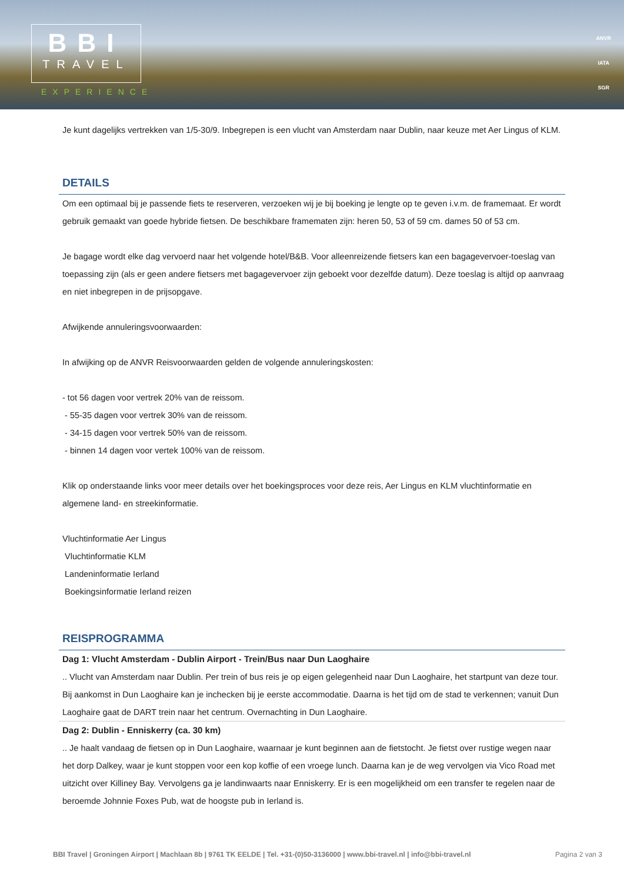BBI
TRAVEL
EXPERIENCE
ANVR
IATA
SGR
Je kunt dagelijks vertrekken van 1/5-30/9. Inbegrepen is een vlucht van Amsterdam naar Dublin, naar keuze met Aer Lingus of KLM.
DETAILS
Om een optimaal bij je passende fiets te reserveren, verzoeken wij je bij boeking je lengte op te geven i.v.m. de framemaat. Er wordt gebruik gemaakt van goede hybride fietsen. De beschikbare framematen zijn: heren 50, 53 of 59 cm. dames 50 of 53 cm.
Je bagage wordt elke dag vervoerd naar het volgende hotel/B&B. Voor alleenreizende fietsers kan een bagagevervoer-toeslag van toepassing zijn (als er geen andere fietsers met bagagevervoer zijn geboekt voor dezelfde datum). Deze toeslag is altijd op aanvraag en niet inbegrepen in de prijsopgave.
Afwijkende annuleringsvoorwaarden:
In afwijking op de ANVR Reisvoorwaarden gelden de volgende annuleringskosten:
- tot 56 dagen voor vertrek 20% van de reissom.
- 55-35 dagen voor vertrek 30% van de reissom.
- 34-15 dagen voor vertrek 50% van de reissom.
- binnen 14 dagen voor vertek 100% van de reissom.
Klik op onderstaande links voor meer details over het boekingsproces voor deze reis, Aer Lingus en KLM vluchtinformatie en algemene land- en streekinformatie.
Vluchtinformatie Aer Lingus
Vluchtinformatie KLM
Landeninformatie Ierland
Boekingsinformatie Ierland reizen
REISPROGRAMMA
Dag 1: Vlucht Amsterdam - Dublin Airport - Trein/Bus naar Dun Laoghaire
.. Vlucht van Amsterdam naar Dublin. Per trein of bus reis je op eigen gelegenheid naar Dun Laoghaire, het startpunt van deze tour. Bij aankomst in Dun Laoghaire kan je inchecken bij je eerste accommodatie. Daarna is het tijd om de stad te verkennen; vanuit Dun Laoghaire gaat de DART trein naar het centrum. Overnachting in Dun Laoghaire.
Dag 2: Dublin - Enniskerry (ca. 30 km)
.. Je haalt vandaag de fietsen op in Dun Laoghaire, waarnaar je kunt beginnen aan de fietstocht. Je fietst over rustige wegen naar het dorp Dalkey, waar je kunt stoppen voor een kop koffie of een vroege lunch. Daarna kan je de weg vervolgen via Vico Road met uitzicht over Killiney Bay. Vervolgens ga je landinwaarts naar Enniskerry. Er is een mogelijkheid om een transfer te regelen naar de beroemde Johnnie Foxes Pub, wat de hoogste pub in Ierland is.
BBI Travel | Groningen Airport | Machlaan 8b | 9761 TK EELDE | Tel. +31-(0)50-3136000 | www.bbi-travel.nl | info@bbi-travel.nl Pagina 2 van 3